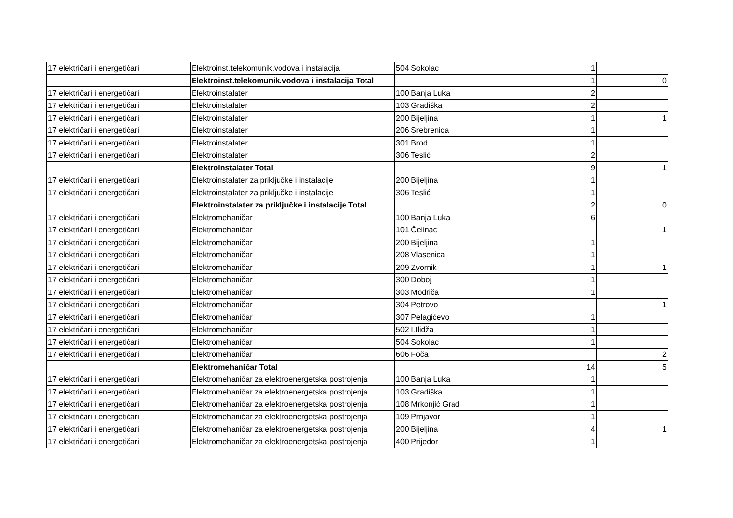| 17 električari i energetičari | Elektroinst.telekomunik.vodova i instalacija | 504 Sokolac | 1 | |
| | Elektroinst.telekomunik.vodova i instalacija Total | | 1 | 0 |
| 17 električari i energetičari | Elektroinstalater | 100 Banja Luka | 2 | |
| 17 električari i energetičari | Elektroinstalater | 103 Gradiška | 2 | |
| 17 električari i energetičari | Elektroinstalater | 200 Bijeljina | 1 | 1 |
| 17 električari i energetičari | Elektroinstalater | 206 Srebrenica | 1 | |
| 17 električari i energetičari | Elektroinstalater | 301 Brod | 1 | |
| 17 električari i energetičari | Elektroinstalater | 306 Teslić | 2 | |
| | Elektroinstalater Total | | 9 | 1 |
| 17 električari i energetičari | Elektroinstalater za priključke i instalacije | 200 Bijeljina | 1 | |
| 17 električari i energetičari | Elektroinstalater za priključke i instalacije | 306 Teslić | 1 | |
| | Elektroinstalater za priključke i instalacije Total | | 2 | 0 |
| 17 električari i energetičari | Elektromehaničar | 100 Banja Luka | 6 | |
| 17 električari i energetičari | Elektromehaničar | 101 Čelinac | | 1 |
| 17 električari i energetičari | Elektromehaničar | 200 Bijeljina | 1 | |
| 17 električari i energetičari | Elektromehaničar | 208 Vlasenica | 1 | |
| 17 električari i energetičari | Elektromehaničar | 209 Zvornik | 1 | 1 |
| 17 električari i energetičari | Elektromehaničar | 300 Doboj | 1 | |
| 17 električari i energetičari | Elektromehaničar | 303 Modriča | 1 | |
| 17 električari i energetičari | Elektromehaničar | 304 Petrovo | | 1 |
| 17 električari i energetičari | Elektromehaničar | 307 Pelagićevo | 1 | |
| 17 električari i energetičari | Elektromehaničar | 502 I.Ilidža | 1 | |
| 17 električari i energetičari | Elektromehaničar | 504 Sokolac | 1 | |
| 17 električari i energetičari | Elektromehaničar | 606 Foča | | 2 |
| | Elektromehaničar Total | | 14 | 5 |
| 17 električari i energetičari | Elektromehaničar za elektroenergetska postrojenja | 100 Banja Luka | 1 | |
| 17 električari i energetičari | Elektromehaničar za elektroenergetska postrojenja | 103 Gradiška | 1 | |
| 17 električari i energetičari | Elektromehaničar za elektroenergetska postrojenja | 108 Mrkonjić Grad | 1 | |
| 17 električari i energetičari | Elektromehaničar za elektroenergetska postrojenja | 109 Prnjavor | 1 | |
| 17 električari i energetičari | Elektromehaničar za elektroenergetska postrojenja | 200 Bijeljina | 4 | 1 |
| 17 električari i energetičari | Elektromehaničar za elektroenergetska postrojenja | 400 Prijedor | 1 | |